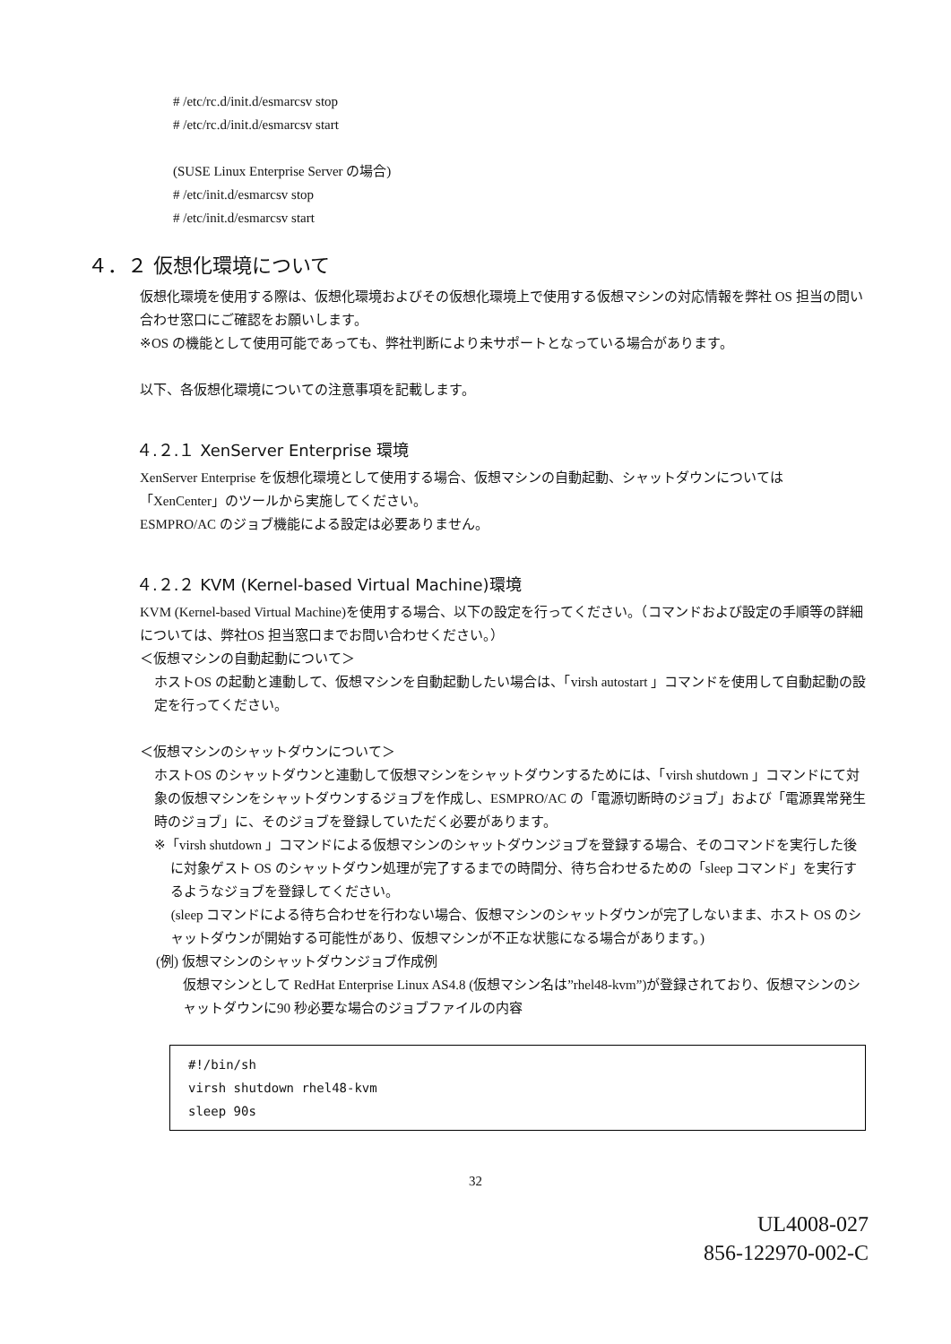# /etc/rc.d/init.d/esmarcsv stop
# /etc/rc.d/init.d/esmarcsv start
(SUSE Linux Enterprise Server の場合)
# /etc/init.d/esmarcsv stop
# /etc/init.d/esmarcsv start
４．２ 仮想化環境について
仮想化環境を使用する際は、仮想化環境およびその仮想化環境上で使用する仮想マシンの対応情報を弊社 OS 担当の問い合わせ窓口にご確認をお願いします。
※OS の機能として使用可能であっても、弊社判断により未サポートとなっている場合があります。
以下、各仮想化環境についての注意事項を記載します。
４.２.１ XenServer Enterprise 環境
XenServer Enterprise を仮想化環境として使用する場合、仮想マシンの自動起動、シャットダウンについては「XenCenter」のツールから実施してください。
ESMPRO/AC のジョブ機能による設定は必要ありません。
４.２.２ KVM (Kernel-based Virtual Machine)環境
KVM (Kernel-based Virtual Machine)を使用する場合、以下の設定を行ってください。（コマンドおよび設定の手順等の詳細については、弊社OS 担当窓口までお問い合わせください。）
＜仮想マシンの自動起動について＞
ホストOS の起動と連動して、仮想マシンを自動起動したい場合は、「virsh autostart 」コマンドを使用して自動起動の設定を行ってください。
＜仮想マシンのシャットダウンについて＞
ホストOS のシャットダウンと連動して仮想マシンをシャットダウンするためには、「virsh shutdown 」コマンドにて対象の仮想マシンをシャットダウンするジョブを作成し、ESMPRO/AC の「電源切断時のジョブ」および「電源異常発生時のジョブ」に、そのジョブを登録していただく必要があります。
※「virsh shutdown 」コマンドによる仮想マシンのシャットダウンジョブを登録する場合、そのコマンドを実行した後に対象ゲスト OS のシャットダウン処理が完了するまでの時間分、待ち合わせるための「sleep コマンド」を実行するようなジョブを登録してください。
(sleep コマンドによる待ち合わせを行わない場合、仮想マシンのシャットダウンが完了しないまま、ホスト OS のシャットダウンが開始する可能性があり、仮想マシンが不正な状態になる場合があります。)
(例) 仮想マシンのシャットダウンジョブ作成例
仮想マシンとして RedHat Enterprise Linux AS4.8 (仮想マシン名は”rhel48-kvm”)が登録されており、仮想マシンのシャットダウンに90 秒必要な場合のジョブファイルの内容
#!/bin/sh
virsh shutdown rhel48-kvm
sleep 90s
32
UL4008-027
856-122970-002-C